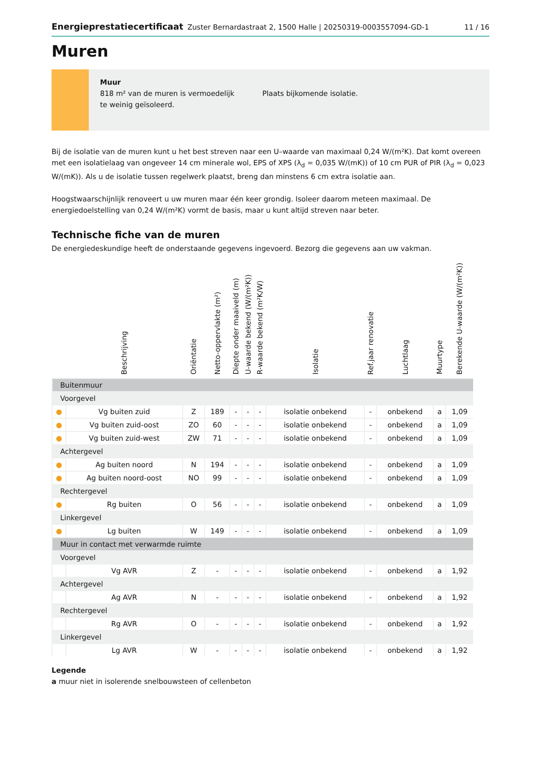Energieprestatiecertificaat Zuster Bernardastraat 2, 1500 Halle | 20250319-0003557094-GD-1 11 / 16
Muren
Muur
818 m² van de muren is vermoedelijk te weinig geïsoleerd.
Plaats bijkomende isolatie.
Bij de isolatie van de muren kunt u het best streven naar een U–waarde van maximaal 0,24 W/(m²K). Dat komt overeen met een isolatielaag van ongeveer 14 cm minerale wol, EPS of XPS (λ<sub>d</sub> = 0,035 W/(mK)) of 10 cm PUR of PIR (λ<sub>d</sub> = 0,023 W/(mK)). Als u de isolatie tussen regelwerk plaatst, breng dan minstens 6 cm extra isolatie aan.
Hoogstwaarschijnlijk renoveert u uw muren maar één keer grondig. Isoleer daarom meteen maximaal. De energiedoelstelling van 0,24 W/(m²K) vormt de basis, maar u kunt altijd streven naar beter.
Technische fiche van de muren
De energiedeskundige heeft de onderstaande gegevens ingevoerd. Bezorg die gegevens aan uw vakman.
| | Beschrijving | Oriëntatie | Netto-oppervlakte (m²) | Diepte onder maaiveld (m) | U-waarde bekend (W/(m²K)) | R-waarde bekend (m²K/W) | Isolatie | Ref.jaar renovatie | Luchtlaag | Muurtype | Berekende U-waarde (W/(m²K)) |
| --- | --- | --- | --- | --- | --- | --- | --- | --- | --- | --- | --- |
| Buitenmuur | | | | | | | | | | | |
| Voorgevel | | | | | | | | | | | |
| ● | Vg buiten zuid | Z | 189 | - | - | - | isolatie onbekend | - | onbekend | a | 1,09 |
| ● | Vg buiten zuid-oost | ZO | 60 | - | - | - | isolatie onbekend | - | onbekend | a | 1,09 |
| ● | Vg buiten zuid-west | ZW | 71 | - | - | - | isolatie onbekend | - | onbekend | a | 1,09 |
| Achtergevel | | | | | | | | | | | |
| ● | Ag buiten noord | N | 194 | - | - | - | isolatie onbekend | - | onbekend | a | 1,09 |
| ● | Ag buiten noord-oost | NO | 99 | - | - | - | isolatie onbekend | - | onbekend | a | 1,09 |
| Rechtergevel | | | | | | | | | | | |
| ● | Rg buiten | O | 56 | - | - | - | isolatie onbekend | - | onbekend | a | 1,09 |
| Linkergevel | | | | | | | | | | | |
| ● | Lg buiten | W | 149 | - | - | - | isolatie onbekend | - | onbekend | a | 1,09 |
| Muur in contact met verwarmde ruimte | | | | | | | | | | | |
| Voorgevel | | | | | | | | | | | |
| | Vg AVR | Z | - | - | - | - | isolatie onbekend | - | onbekend | a | 1,92 |
| Achtergevel | | | | | | | | | | | |
| | Ag AVR | N | - | - | - | - | isolatie onbekend | - | onbekend | a | 1,92 |
| Rechtergevel | | | | | | | | | | | |
| | Rg AVR | O | - | - | - | - | isolatie onbekend | - | onbekend | a | 1,92 |
| Linkergevel | | | | | | | | | | | |
| | Lg AVR | W | - | - | - | - | isolatie onbekend | - | onbekend | a | 1,92 |
Legende
a muur niet in isolerende snelbouwsteen of cellenbeton